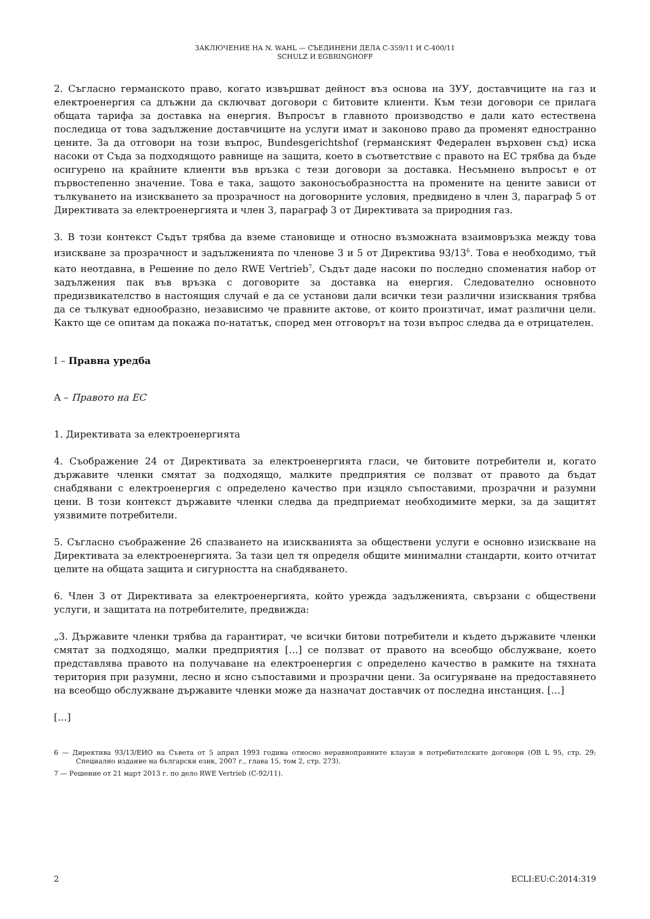ЗАКЛЮЧЕНИЕ НА N. WAHL — СЪЕДИНЕНИ ДЕЛА C-359/11 И C-400/11
SCHULZ И EGBRINGHOFF
2. Съгласно германското право, когато извършват дейност въз основа на ЗУУ, доставчиците на газ и електроенергия са длъжни да сключват договори с битовите клиенти. Към тези договори се прилага общата тарифа за доставка на енергия. Въпросът в главното производство е дали като естествена последица от това задължение доставчиците на услуги имат и законово право да променят едностранно цените. За да отговори на този въпрос, Bundesgerichtshof (германският Федерален върховен съд) иска насоки от Съда за подходящото равнище на защита, което в съответствие с правото на ЕС трябва да бъде осигурено на крайните клиенти във връзка с тези договори за доставка. Несъмнено въпросът е от първостепенно значение. Това е така, защото законосъобразността на промените на цените зависи от тълкуването на изискването за прозрачност на договорните условия, предвидено в член 3, параграф 5 от Директивата за електроенергията и член 3, параграф 3 от Директивата за природния газ.
3. В този контекст Съдът трябва да вземе становище и относно възможната взаимовръзка между това изискване за прозрачност и задълженията по членове 3 и 5 от Директива 93/13<sup>6</sup>. Това е необходимо, тъй като неотдавна, в Решение по дело RWE Vertrieb<sup>7</sup>, Съдът даде насоки по последно споменатия набор от задължения пак във връзка с договорите за доставка на енергия. Следователно основното предизвикателство в настоящия случай е да се установи дали всички тези различни изисквания трябва да се тълкуват еднообразно, независимо че правните актове, от които произтичат, имат различни цели. Както ще се опитам да покажа по-нататък, според мен отговорът на този въпрос следва да е отрицателен.
I – Правна уредба
A – Правото на ЕС
1. Директивата за електроенергията
4. Съображение 24 от Директивата за електроенергията гласи, че битовите потребители и, когато държавите членки смятат за подходящо, малките предприятия се ползват от правото да бъдат снабдявани с електроенергия с определено качество при изцяло съпоставими, прозрачни и разумни цени. В този контекст държавите членки следва да предприемат необходимите мерки, за да защитят уязвимите потребители.
5. Съгласно съображение 26 спазването на изискванията за обществени услуги е основно изискване на Директивата за електроенергията. За тази цел тя определя общите минимални стандарти, които отчитат целите на общата защита и сигурността на снабдяването.
6. Член 3 от Директивата за електроенергията, който урежда задълженията, свързани с обществени услуги, и защитата на потребителите, предвижда:
„3. Държавите членки трябва да гарантират, че всички битови потребители и където държавите членки смятат за подходящо, малки предприятия […] се ползват от правото на всеобщо обслужване, което представлява правото на получаване на електроенергия с определено качество в рамките на тяхната територия при разумни, лесно и ясно съпоставими и прозрачни цени. За осигуряване на предоставянето на всеобщо обслужване държавите членки може да назначат доставчик от последна инстанция. […]
[…]
6 — Директива 93/13/ЕИО на Съвета от 5 април 1993 година относно неравноправните клаузи в потребителските договори (ОВ L 95, стр. 29; Специално издание на български език, 2007 г., глава 15, том 2, стр. 273).
7 — Решение от 21 март 2013 г. по дело RWE Vertrieb (C-92/11).
2 ECLI:EU:C:2014:319